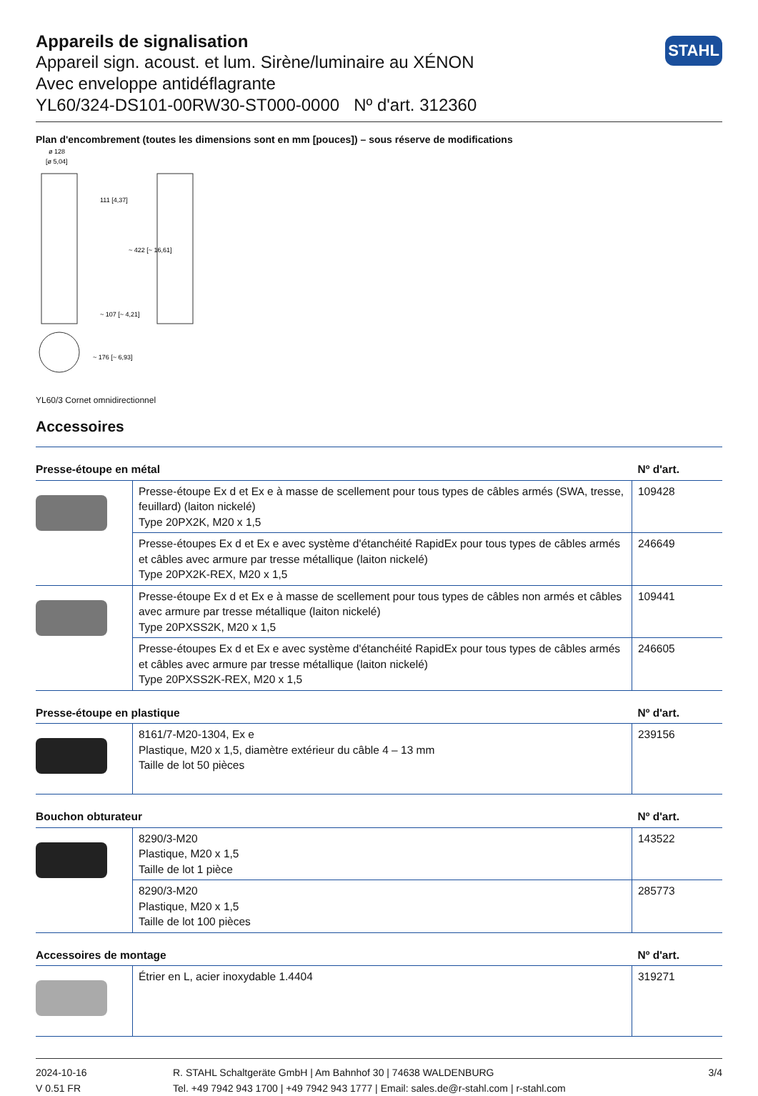STAHL
Appareils de signalisation
Appareil sign. acoust. et lum. Sirène/luminaire au XÉNON
Avec enveloppe antidéflagrante
YL60/324-DS101-00RW30-ST000-0000 Nº d'art. 312360
Plan d'encombrement (toutes les dimensions sont en mm [pouces]) – sous réserve de modifications
ø 128
[ø 5,04]
111 [4,37]
~ 107 [~ 4,21]
~ 422 [~ 16,61]
~ 176 [~ 6,93]
YL60/3 Cornet omnidirectionnel
Accessoires
| Presse-étoupe en métal | | Nº d'art. |
| --- | --- | --- |
| | Presse-étoupe Ex d et Ex e à masse de scellement pour tous types de câbles armés (SWA, tresse, feuillard) (laiton nickelé) Type 20PX2K, M20 x 1,5 | 109428 |
| | Presse-étoupes Ex d et Ex e avec système d'étanchéité RapidEx pour tous types de câbles armés et câbles avec armure par tresse métallique (laiton nickelé) Type 20PX2K-REX, M20 x 1,5 | 246649 |
| | Presse-étoupe Ex d et Ex e à masse de scellement pour tous types de câbles non armés et câbles avec armure par tresse métallique (laiton nickelé) Type 20PXSS2K, M20 x 1,5 | 109441 |
| | Presse-étoupes Ex d et Ex e avec système d'étanchéité RapidEx pour tous types de câbles armés et câbles avec armure par tresse métallique (laiton nickelé) Type 20PXSS2K-REX, M20 x 1,5 | 246605 |
| Presse-étoupe en plastique | | Nº d'art. |
| | 8161/7-M20-1304, Ex e Plastique, M20 x 1,5, diamètre extérieur du câble 4 – 13 mm Taille de lot 50 pièces | 239156 |
| Bouchon obturateur | | Nº d'art. |
| | 8290/3-M20 Plastique, M20 x 1,5 Taille de lot 1 pièce | 143522 |
| | 8290/3-M20 Plastique, M20 x 1,5 Taille de lot 100 pièces | 285773 |
| Accessoires de montage | | Nº d'art. |
| | Étrier en L, acier inoxydable 1.4404 | 319271 |
2024-10-16
V 0.51 FR
R. STAHL Schaltgeräte GmbH | Am Bahnhof 30 | 74638 WALDENBURG
Tel. +49 7942 943 1700 | +49 7942 943 1777 | Email: sales.de@r-stahl.com | r-stahl.com
3/4